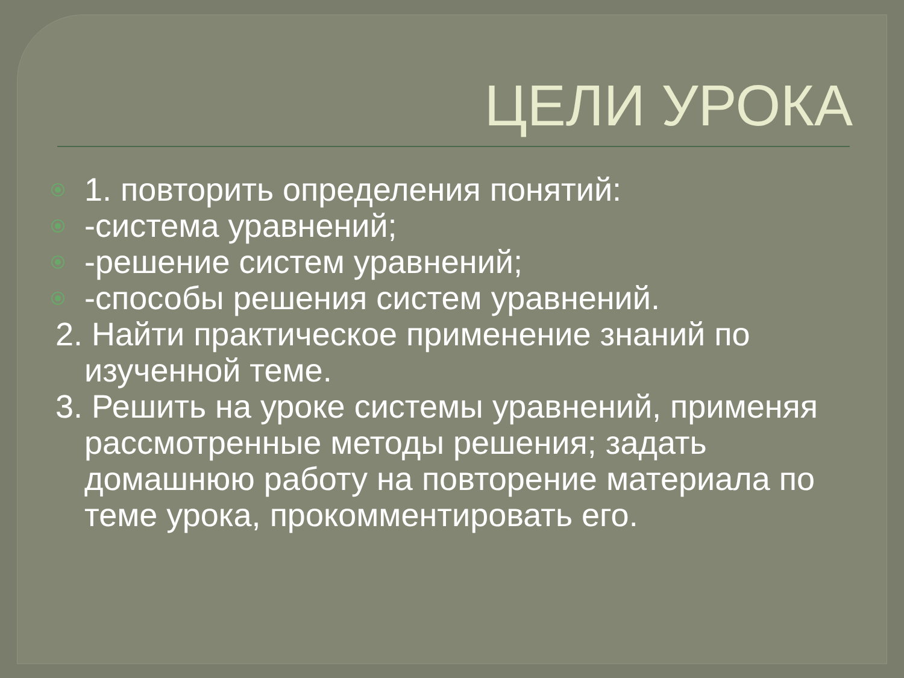ЦЕЛИ УРОКА
1. повторить определения понятий:
-система уравнений;
-решение систем уравнений;
-способы решения систем уравнений.
2. Найти практическое применение знаний по изученной теме.
3. Решить на уроке системы уравнений, применяя рассмотренные методы решения; задать домашнюю работу на повторение материала по теме урока, прокомментировать его.